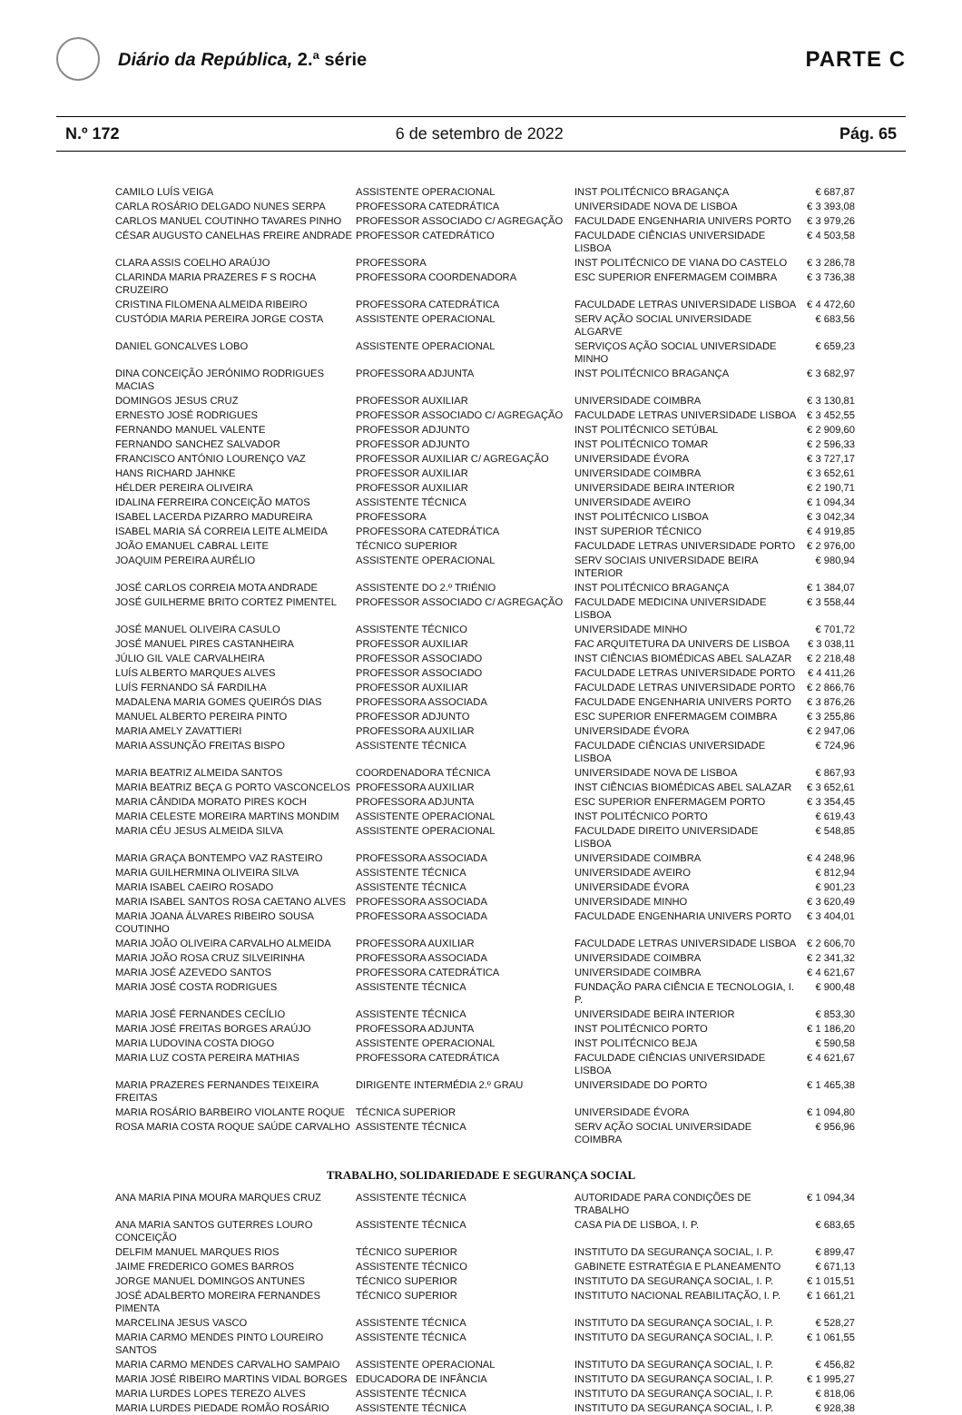Diário da República, 2.ª série
PARTE C
N.º 172 6 de setembro de 2022 Pág. 65
| CAMILO LUÍS VEIGA | ASSISTENTE OPERACIONAL | INST POLITÉCNICO BRAGANÇA | € 687,87 |
| CARLA ROSÁRIO DELGADO NUNES SERPA | PROFESSORA CATEDRÁTICA | UNIVERSIDADE NOVA DE LISBOA | € 3 393,08 |
| CARLOS MANUEL COUTINHO TAVARES PINHO | PROFESSOR ASSOCIADO C/ AGREGAÇÃO | FACULDADE ENGENHARIA UNIVERS PORTO | € 3 979,26 |
| CÉSAR AUGUSTO CANELHAS FREIRE ANDRADE | PROFESSOR CATEDRÁTICO | FACULDADE CIÊNCIAS UNIVERSIDADE LISBOA | € 4 503,58 |
| CLARA ASSIS COELHO ARAÚJO | PROFESSORA | INST POLITÉCNICO DE VIANA DO CASTELO | € 3 286,78 |
| CLARINDA MARIA PRAZERES F S ROCHA CRUZEIRO | PROFESSORA COORDENADORA | ESC SUPERIOR ENFERMAGEM COIMBRA | € 3 736,38 |
| CRISTINA FILOMENA ALMEIDA RIBEIRO | PROFESSORA CATEDRÁTICA | FACULDADE LETRAS UNIVERSIDADE LISBOA | € 4 472,60 |
| CUSTÓDIA MARIA PEREIRA JORGE COSTA | ASSISTENTE OPERACIONAL | SERV AÇÃO SOCIAL UNIVERSIDADE ALGARVE | € 683,56 |
| DANIEL GONCALVES LOBO | ASSISTENTE OPERACIONAL | SERVIÇOS AÇÃO SOCIAL UNIVERSIDADE MINHO | € 659,23 |
| DINA CONCEIÇÃO JERÓNIMO RODRIGUES MACIAS | PROFESSORA ADJUNTA | INST POLITÉCNICO BRAGANÇA | € 3 682,97 |
| DOMINGOS JESUS CRUZ | PROFESSOR AUXILIAR | UNIVERSIDADE COIMBRA | € 3 130,81 |
| ERNESTO JOSÉ RODRIGUES | PROFESSOR ASSOCIADO C/ AGREGAÇÃO | FACULDADE LETRAS UNIVERSIDADE LISBOA | € 3 452,55 |
| FERNANDO MANUEL VALENTE | PROFESSOR ADJUNTO | INST POLITÉCNICO SETÚBAL | € 2 909,60 |
| FERNANDO SANCHEZ SALVADOR | PROFESSOR ADJUNTO | INST POLITÉCNICO TOMAR | € 2 596,33 |
| FRANCISCO ANTÓNIO LOURENÇO VAZ | PROFESSOR AUXILIAR C/ AGREGAÇÃO | UNIVERSIDADE ÉVORA | € 3 727,17 |
| HANS RICHARD JAHNKE | PROFESSOR AUXILIAR | UNIVERSIDADE COIMBRA | € 3 652,61 |
| HÉLDER PEREIRA OLIVEIRA | PROFESSOR AUXILIAR | UNIVERSIDADE BEIRA INTERIOR | € 2 190,71 |
| IDALINA FERREIRA CONCEIÇÃO MATOS | ASSISTENTE TÉCNICA | UNIVERSIDADE AVEIRO | € 1 094,34 |
| ISABEL LACERDA PIZARRO MADUREIRA | PROFESSORA | INST POLITÉCNICO LISBOA | € 3 042,34 |
| ISABEL MARIA SÁ CORREIA LEITE ALMEIDA | PROFESSORA CATEDRÁTICA | INST SUPERIOR TÉCNICO | € 4 919,85 |
| JOÃO EMANUEL CABRAL LEITE | TÉCNICO SUPERIOR | FACULDADE LETRAS UNIVERSIDADE PORTO | € 2 976,00 |
| JOAQUIM PEREIRA AURÉLIO | ASSISTENTE OPERACIONAL | SERV SOCIAIS UNIVERSIDADE BEIRA INTERIOR | € 980,94 |
| JOSÉ CARLOS CORREIA MOTA ANDRADE | ASSISTENTE DO 2.º TRIÉNIO | INST POLITÉCNICO BRAGANÇA | € 1 384,07 |
| JOSÉ GUILHERME BRITO CORTEZ PIMENTEL | PROFESSOR ASSOCIADO C/ AGREGAÇÃO | FACULDADE MEDICINA UNIVERSIDADE LISBOA | € 3 558,44 |
| JOSÉ MANUEL OLIVEIRA CASULO | ASSISTENTE TÉCNICO | UNIVERSIDADE MINHO | € 701,72 |
| JOSÉ MANUEL PIRES CASTANHEIRA | PROFESSOR AUXILIAR | FAC ARQUITETURA DA UNIVERS DE LISBOA | € 3 038,11 |
| JÚLIO GIL VALE CARVALHEIRA | PROFESSOR ASSOCIADO | INST CIÊNCIAS BIOMÉDICAS ABEL SALAZAR | € 2 218,48 |
| LUÍS ALBERTO MARQUES ALVES | PROFESSOR ASSOCIADO | FACULDADE LETRAS UNIVERSIDADE PORTO | € 4 411,26 |
| LUÍS FERNANDO SÁ FARDILHA | PROFESSOR AUXILIAR | FACULDADE LETRAS UNIVERSIDADE PORTO | € 2 866,76 |
| MADALENA MARIA GOMES QUEIRÓS DIAS | PROFESSORA ASSOCIADA | FACULDADE ENGENHARIA UNIVERS PORTO | € 3 876,26 |
| MANUEL ALBERTO PEREIRA PINTO | PROFESSOR ADJUNTO | ESC SUPERIOR ENFERMAGEM COIMBRA | € 3 255,86 |
| MARIA AMELY ZAVATTIERI | PROFESSORA AUXILIAR | UNIVERSIDADE ÉVORA | € 2 947,06 |
| MARIA ASSUNÇÃO FREITAS BISPO | ASSISTENTE TÉCNICA | FACULDADE CIÊNCIAS UNIVERSIDADE LISBOA | € 724,96 |
| MARIA BEATRIZ ALMEIDA SANTOS | COORDENADORA TÉCNICA | UNIVERSIDADE NOVA DE LISBOA | € 867,93 |
| MARIA BEATRIZ BEÇA G PORTO VASCONCELOS | PROFESSORA AUXILIAR | INST CIÊNCIAS BIOMÉDICAS ABEL SALAZAR | € 3 652,61 |
| MARIA CÂNDIDA MORATO PIRES KOCH | PROFESSORA ADJUNTA | ESC SUPERIOR ENFERMAGEM PORTO | € 3 354,45 |
| MARIA CELESTE MOREIRA MARTINS MONDIM | ASSISTENTE OPERACIONAL | INST POLITÉCNICO PORTO | € 619,43 |
| MARIA CÉU JESUS ALMEIDA SILVA | ASSISTENTE OPERACIONAL | FACULDADE DIREITO UNIVERSIDADE LISBOA | € 548,85 |
| MARIA GRAÇA BONTEMPO VAZ RASTEIRO | PROFESSORA ASSOCIADA | UNIVERSIDADE COIMBRA | € 4 248,96 |
| MARIA GUILHERMINA OLIVEIRA SILVA | ASSISTENTE TÉCNICA | UNIVERSIDADE AVEIRO | € 812,94 |
| MARIA ISABEL CAEIRO ROSADO | ASSISTENTE TÉCNICA | UNIVERSIDADE ÉVORA | € 901,23 |
| MARIA ISABEL SANTOS ROSA CAETANO ALVES | PROFESSORA ASSOCIADA | UNIVERSIDADE MINHO | € 3 620,49 |
| MARIA JOANA ÁLVARES RIBEIRO SOUSA COUTINHO | PROFESSORA ASSOCIADA | FACULDADE ENGENHARIA UNIVERS PORTO | € 3 404,01 |
| MARIA JOÃO OLIVEIRA CARVALHO ALMEIDA | PROFESSORA AUXILIAR | FACULDADE LETRAS UNIVERSIDADE LISBOA | € 2 606,70 |
| MARIA JOÃO ROSA CRUZ SILVEIRINHA | PROFESSORA ASSOCIADA | UNIVERSIDADE COIMBRA | € 2 341,32 |
| MARIA JOSÉ AZEVEDO SANTOS | PROFESSORA CATEDRÁTICA | UNIVERSIDADE COIMBRA | € 4 621,67 |
| MARIA JOSÉ COSTA RODRIGUES | ASSISTENTE TÉCNICA | FUNDAÇÃO PARA CIÊNCIA E TECNOLOGIA, I. P. | € 900,48 |
| MARIA JOSÉ FERNANDES CECÍLIO | ASSISTENTE TÉCNICA | UNIVERSIDADE BEIRA INTERIOR | € 853,30 |
| MARIA JOSÉ FREITAS BORGES ARAÚJO | PROFESSORA ADJUNTA | INST POLITÉCNICO PORTO | € 1 186,20 |
| MARIA LUDOVINA COSTA DIOGO | ASSISTENTE OPERACIONAL | INST POLITÉCNICO BEJA | € 590,58 |
| MARIA LUZ COSTA PEREIRA MATHIAS | PROFESSORA CATEDRÁTICA | FACULDADE CIÊNCIAS UNIVERSIDADE LISBOA | € 4 621,67 |
| MARIA PRAZERES FERNANDES TEIXEIRA FREITAS | DIRIGENTE INTERMÉDIA 2.º GRAU | UNIVERSIDADE DO PORTO | € 1 465,38 |
| MARIA ROSÁRIO BARBEIRO VIOLANTE ROQUE | TÉCNICA SUPERIOR | UNIVERSIDADE ÉVORA | € 1 094,80 |
| ROSA MARIA COSTA ROQUE SAÚDE CARVALHO | ASSISTENTE TÉCNICA | SERV AÇÃO SOCIAL UNIVERSIDADE COIMBRA | € 956,96 |
TRABALHO, SOLIDARIEDADE E SEGURANÇA SOCIAL
| ANA MARIA PINA MOURA MARQUES CRUZ | ASSISTENTE TÉCNICA | AUTORIDADE PARA CONDIÇÕES DE TRABALHO | € 1 094,34 |
| ANA MARIA SANTOS GUTERRES LOURO CONCEIÇÃO | ASSISTENTE TÉCNICA | CASA PIA DE LISBOA, I. P. | € 683,65 |
| DELFIM MANUEL MARQUES RIOS | TÉCNICO SUPERIOR | INSTITUTO DA SEGURANÇA SOCIAL, I. P. | € 899,47 |
| JAIME FREDERICO GOMES BARROS | ASSISTENTE TÉCNICO | GABINETE ESTRATÉGIA E PLANEAMENTO | € 671,13 |
| JORGE MANUEL DOMINGOS ANTUNES | TÉCNICO SUPERIOR | INSTITUTO DA SEGURANÇA SOCIAL, I. P. | € 1 015,51 |
| JOSÉ ADALBERTO MOREIRA FERNANDES PIMENTA | TÉCNICO SUPERIOR | INSTITUTO NACIONAL REABILITAÇÃO, I. P. | € 1 661,21 |
| MARCELINA JESUS VASCO | ASSISTENTE TÉCNICA | INSTITUTO DA SEGURANÇA SOCIAL, I. P. | € 528,27 |
| MARIA CARMO MENDES PINTO LOUREIRO SANTOS | ASSISTENTE TÉCNICA | INSTITUTO DA SEGURANÇA SOCIAL, I. P. | € 1 061,55 |
| MARIA CARMO MENDES CARVALHO SAMPAIO | ASSISTENTE OPERACIONAL | INSTITUTO DA SEGURANÇA SOCIAL, I. P. | € 456,82 |
| MARIA JOSÉ RIBEIRO MARTINS VIDAL BORGES | EDUCADORA DE INFÂNCIA | INSTITUTO DA SEGURANÇA SOCIAL, I. P. | € 1 995,27 |
| MARIA LURDES LOPES TEREZO ALVES | ASSISTENTE TÉCNICA | INSTITUTO DA SEGURANÇA SOCIAL, I. P. | € 818,06 |
| MARIA LURDES PIEDADE ROMÃO ROSÁRIO | ASSISTENTE TÉCNICA | INSTITUTO DA SEGURANÇA SOCIAL, I. P. | € 928,38 |